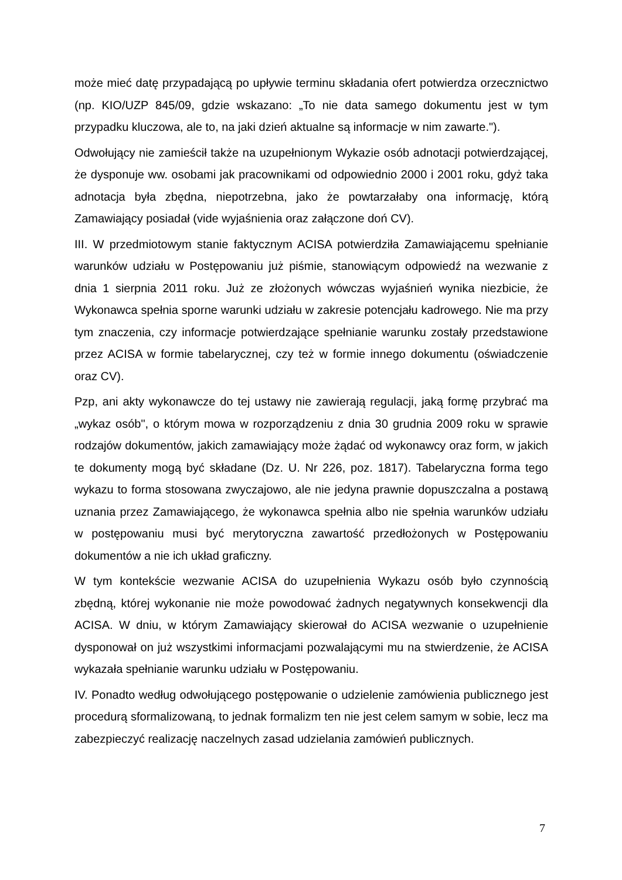może mieć datę przypadającą po upływie terminu składania ofert potwierdza orzecznictwo (np. KIO/UZP 845/09, gdzie wskazano: „To nie data samego dokumentu jest w tym przypadku kluczowa, ale to, na jaki dzień aktualne są informacje w nim zawarte.").
Odwołujący nie zamieścił także na uzupełnionym Wykazie osób adnotacji potwierdzającej, że dysponuje ww. osobami jak pracownikami od odpowiednio 2000 i 2001 roku, gdyż taka adnotacja była zbędna, niepotrzebna, jako że powtarzałaby ona informację, którą Zamawiający posiadał (vide wyjaśnienia oraz załączone doń CV).
III. W przedmiotowym stanie faktycznym ACISA potwierdziła Zamawiającemu spełnianie warunków udziału w Postępowaniu już piśmie, stanowiącym odpowiedź na wezwanie z dnia 1 sierpnia 2011 roku. Już ze złożonych wówczas wyjaśnień wynika niezbicie, że Wykonawca spełnia sporne warunki udziału w zakresie potencjału kadrowego. Nie ma przy tym znaczenia, czy informacje potwierdzające spełnianie warunku zostały przedstawione przez ACISA w formie tabelarycznej, czy też w formie innego dokumentu (oświadczenie oraz CV).
Pzp, ani akty wykonawcze do tej ustawy nie zawierają regulacji, jaką formę przybrać ma „wykaz osób", o którym mowa w rozporządzeniu z dnia 30 grudnia 2009 roku w sprawie rodzajów dokumentów, jakich zamawiający może żądać od wykonawcy oraz form, w jakich te dokumenty mogą być składane (Dz. U. Nr 226, poz. 1817). Tabelaryczna forma tego wykazu to forma stosowana zwyczajowo, ale nie jedyna prawnie dopuszczalna a postawą uznania przez Zamawiającego, że wykonawca spełnia albo nie spełnia warunków udziału w postępowaniu musi być merytoryczna zawartość przedłożonych w Postępowaniu dokumentów a nie ich układ graficzny.
W tym kontekście wezwanie ACISA do uzupełnienia Wykazu osób było czynnością zbędną, której wykonanie nie może powodować żadnych negatywnych konsekwencji dla ACISA. W dniu, w którym Zamawiający skierował do ACISA wezwanie o uzupełnienie dysponował on już wszystkimi informacjami pozwalającymi mu na stwierdzenie, że ACISA wykazała spełnianie warunku udziału w Postępowaniu.
IV. Ponadto według odwołującego postępowanie o udzielenie zamówienia publicznego jest procedurą sformalizowaną, to jednak formalizm ten nie jest celem samym w sobie, lecz ma zabezpieczyć realizację naczelnych zasad udzielania zamówień publicznych.
7